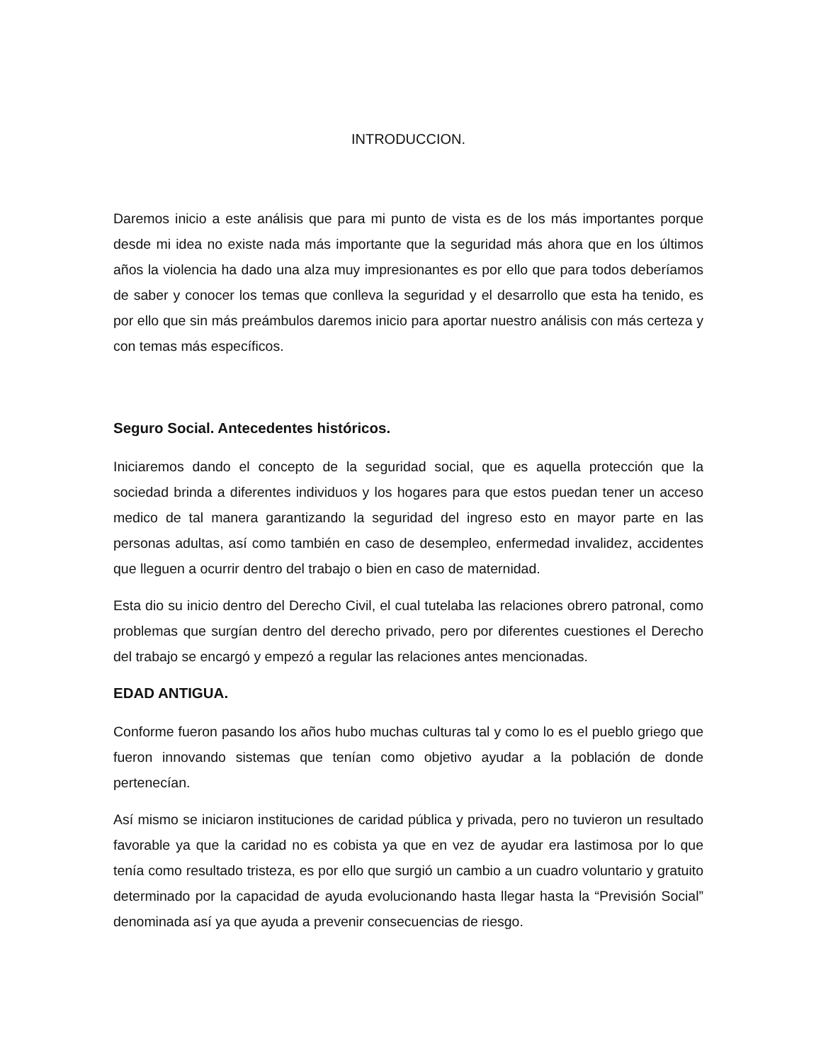INTRODUCCION.
Daremos inicio a este análisis que para mi punto de vista es de los más importantes porque desde mi idea no existe nada más importante que la seguridad más ahora que en los últimos años la violencia ha dado una alza muy impresionantes es por ello que para todos deberíamos de saber y conocer los temas que conlleva la seguridad y el desarrollo que esta ha tenido, es por ello que sin más preámbulos daremos inicio para aportar nuestro análisis con más certeza y con temas más específicos.
Seguro Social. Antecedentes históricos.
Iniciaremos dando el concepto de la seguridad social, que es aquella protección que la sociedad brinda a diferentes individuos y los hogares para que estos puedan tener un acceso medico de tal manera garantizando la seguridad del ingreso esto en mayor parte en las personas adultas, así como también en caso de desempleo, enfermedad invalidez, accidentes que lleguen a ocurrir dentro del trabajo o bien en caso de maternidad.
Esta dio su inicio dentro del Derecho Civil, el cual tutelaba las relaciones obrero patronal, como problemas que surgían dentro del derecho privado, pero por diferentes cuestiones el Derecho del trabajo se encargó y empezó a regular las relaciones antes mencionadas.
EDAD ANTIGUA.
Conforme fueron pasando los años hubo muchas culturas tal y como lo es el pueblo griego que fueron innovando sistemas que tenían como objetivo ayudar a la población de donde pertenecían.
Así mismo se iniciaron instituciones de caridad pública y privada, pero no tuvieron un resultado favorable ya que la caridad no es cobista ya que en vez de ayudar era lastimosa por lo que tenía como resultado tristeza, es por ello que surgió un cambio a un cuadro voluntario y gratuito determinado por la capacidad de ayuda evolucionando hasta llegar hasta la “Previsión Social” denominada así ya que ayuda a prevenir consecuencias de riesgo.